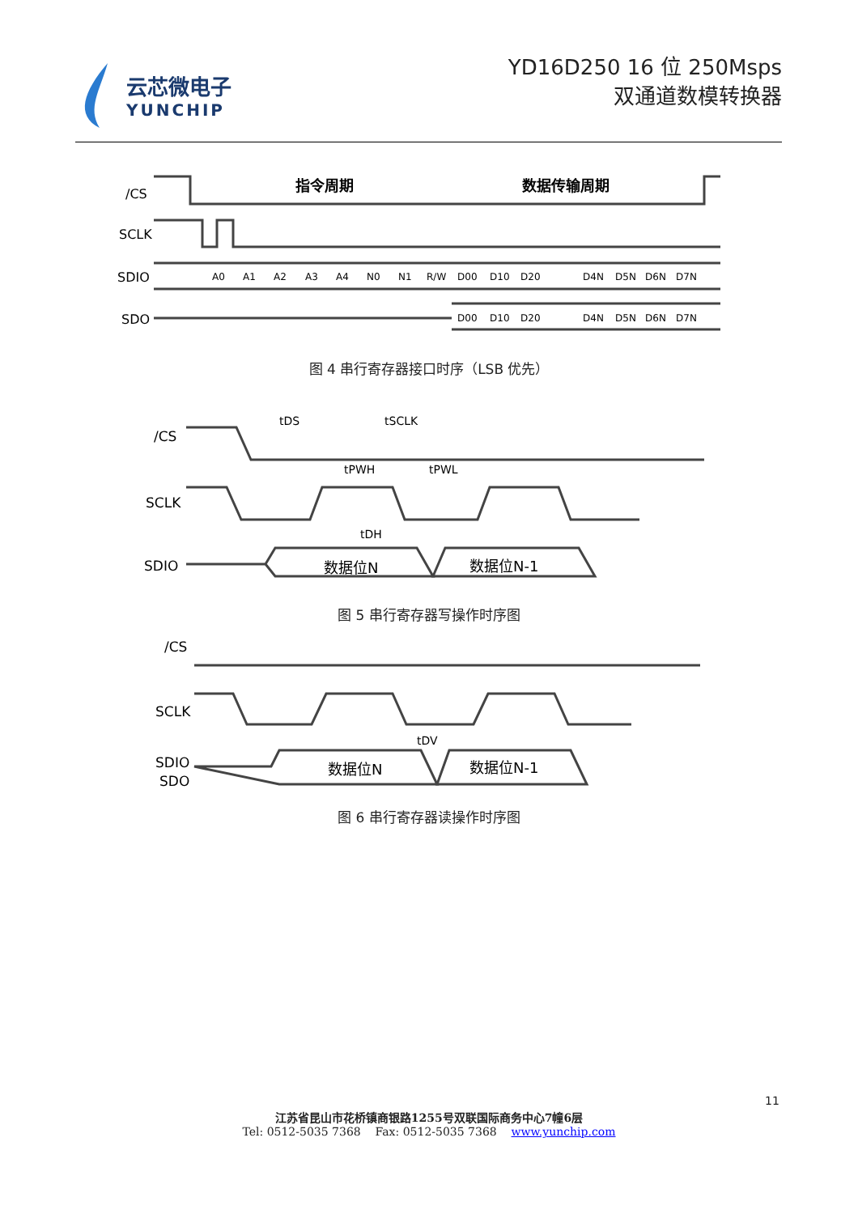云芯微电子
YUNCHIP
YD16D250 16 位 250Msps
双通道数模转换器
/CS
SCLK
SDIO
SDO
指令周期
数据传输周期
A0
A1
A2
A3
A4
N0
N1
R/W
D00
D10
D20
D4N
D5N
D6N
D7N
D00
D10
D20
D4N
D5N
D6N
D7N
图 4 串行寄存器接口时序（LSB 优先）
/CS
SCLK
SDIO
tDS
tSCLK
tPWH
tPWL
tDH
数据位N
数据位N-1
图 5 串行寄存器写操作时序图
/CS
SCLK
SDIO
SDO
tDV
数据位N
数据位N-1
图 6 串行寄存器读操作时序图
11
江苏省昆山市花桥镇商银路1255号双联国际商务中心7幢6层
Tel: 0512-5035 7368 Fax: 0512-5035 7368 www.yunchip.com